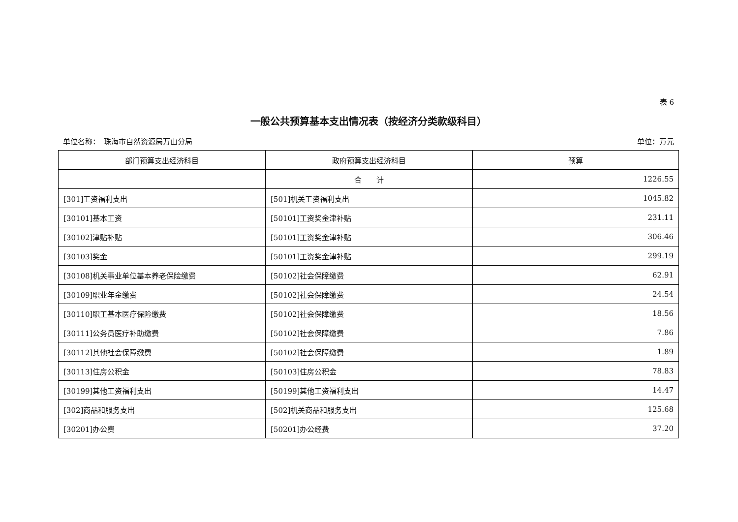表 6
一般公共预算基本支出情况表（按经济分类款级科目）
单位名称：　珠海市自然资源局万山分局 单位：万元
| 部门预算支出经济科目 | 政府预算支出经济科目 | 预算 |
| --- | --- | --- |
| | 合 计 | 1226.55 |
| [301]工资福利支出 | [501]机关工资福利支出 | 1045.82 |
| [30101]基本工资 | [50101]工资奖金津补贴 | 231.11 |
| [30102]津贴补贴 | [50101]工资奖金津补贴 | 306.46 |
| [30103]奖金 | [50101]工资奖金津补贴 | 299.19 |
| [30108]机关事业单位基本养老保险缴费 | [50102]社会保障缴费 | 62.91 |
| [30109]职业年金缴费 | [50102]社会保障缴费 | 24.54 |
| [30110]职工基本医疗保险缴费 | [50102]社会保障缴费 | 18.56 |
| [30111]公务员医疗补助缴费 | [50102]社会保障缴费 | 7.86 |
| [30112]其他社会保障缴费 | [50102]社会保障缴费 | 1.89 |
| [30113]住房公积金 | [50103]住房公积金 | 78.83 |
| [30199]其他工资福利支出 | [50199]其他工资福利支出 | 14.47 |
| [302]商品和服务支出 | [502]机关商品和服务支出 | 125.68 |
| [30201]办公费 | [50201]办公经费 | 37.20 |